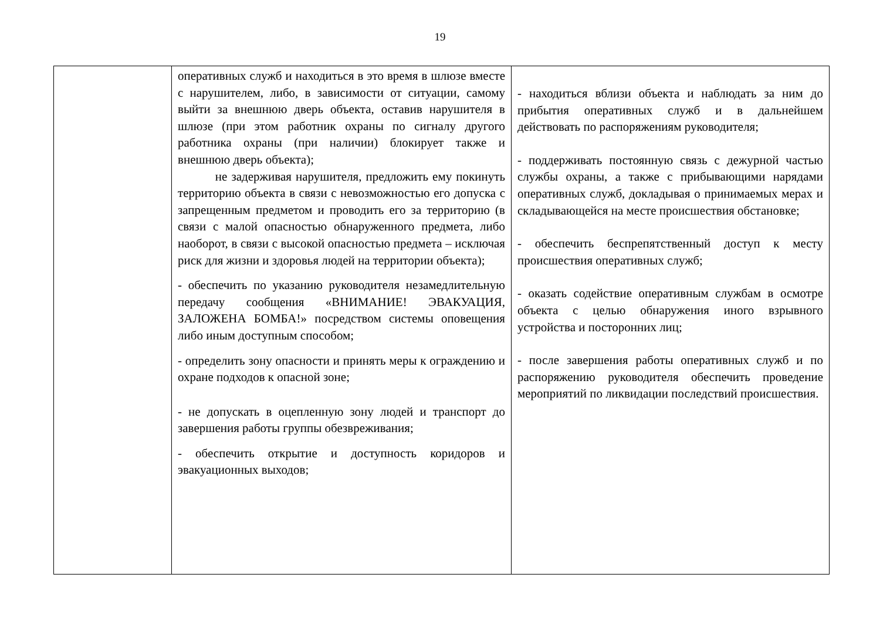19
| | оперативных служб и находиться в это время в шлюзе вместе с нарушителем, либо, в зависимости от ситуации, самому выйти за внешнюю дверь объекта, оставив нарушителя в шлюзе (при этом работник охраны по сигналу другого работника охраны (при наличии) блокирует также и внешнюю дверь объекта); не задерживая нарушителя, предложить ему покинуть территорию объекта в связи с невозможностью его допуска с запрещенным предметом и проводить его за территорию (в связи с малой опасностью обнаруженного предмета, либо наоборот, в связи с высокой опасностью предмета – исключая риск для жизни и здоровья людей на территории объекта); - обеспечить по указанию руководителя незамедлительную передачу сообщения «ВНИМАНИЕ! ЭВАКУАЦИЯ, ЗАЛОЖЕНА БОМБА!» посредством системы оповещения либо иным доступным способом; - определить зону опасности и принять меры к ограждению и охране подходов к опасной зоне; - не допускать в оцепленную зону людей и транспорт до завершения работы группы обезвреживания; - обеспечить открытие и доступность коридоров и эвакуационных выходов; | - находиться вблизи объекта и наблюдать за ним до прибытия оперативных служб и в дальнейшем действовать по распоряжениям руководителя; - поддерживать постоянную связь с дежурной частью службы охраны, а также с прибывающими нарядами оперативных служб, докладывая о принимаемых мерах и складывающейся на месте происшествия обстановке; - обеспечить беспрепятственный доступ к месту происшествия оперативных служб; - оказать содействие оперативным службам в осмотре объекта с целью обнаружения иного взрывного устройства и посторонних лиц; - после завершения работы оперативных служб и по распоряжению руководителя обеспечить проведение мероприятий по ликвидации последствий происшествия. |